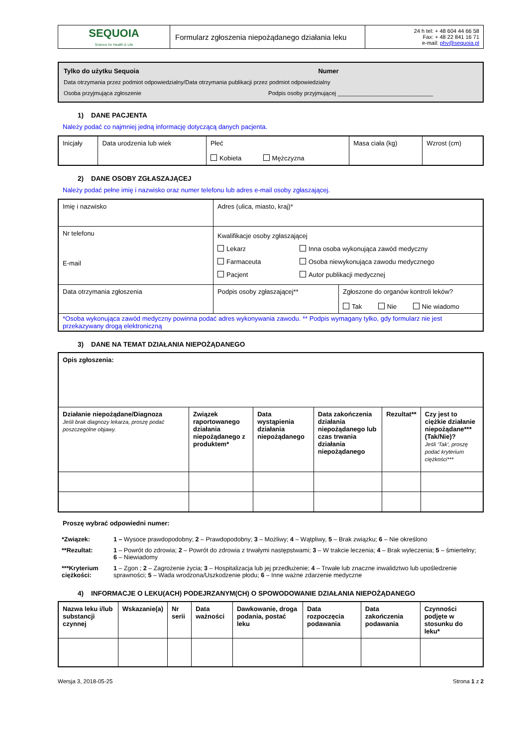| SEQUOIA Science for Health & Life | Formularz zgłoszenia niepożądanego działania leku | 24 h tel: + 48 604 44 66 58 Fax: + 48 22 841 16 71 e-mail: phv@sequoia.pl |
Tylko do użytku Sequoia Numer
Data otrzymania przez podmiot odpowiedzialny/Data otrzymania publikacji przez podmiot odpowiedzialny
Osoba przyjmująca zgłoszenie Podpis osoby przyjmującej ______________________________
1) DANE PACJENTA
Należy podać co najmniej jedną informację dotyczącą danych pacjenta.
| Inicjały | Data urodzenia lub wiek | Płeć Kobieta Mężczyzna | Masa ciała (kg) | Wzrost (cm) |
2) DANE OSOBY ZGŁASZAJĄCEJ
Należy podać pełne imię i nazwisko oraz numer telefonu lub adres e-mail osoby zgłaszającej.
| Imię i nazwisko | Adres (ulica, miasto, kraj)* | |
| Nr telefonu E-mail | Kwalifikacje osoby zgłaszającej / Lekarz Farmaceuta Pacjent / Inna osoba wykonująca zawód medyczny Osoba niewykonująca zawodu medycznego Autor publikacji medycznej / | |
| Data otrzymania zgłoszenia | Podpis osoby zgłaszającej** | Zgłoszone do organów kontroli leków? Tak Nie Nie wiadomo |
| *Osoba wykonująca zawód medyczny powinna podać adres wykonywania zawodu. ** Podpis wymagany tylko, gdy formularz nie jest przekazywany drogą elektroniczną | | |
3) DANE NA TEMAT DZIAŁANIA NIEPOŻĄDANEGO
| Opis zgłoszenia: | | | | | |
| Działanie niepożądane/Diagnoza Jeśli brak diagnozy lekarza, proszę podać poszczególne objawy. | Związek raportowanego działania niepożądanego z produktem* | Data wystąpienia działania niepożądanego | Data zakończenia działania niepożądanego lub czas trwania działania niepożądanego | Rezultat** | Czy jest to ciężkie działanie niepożądane*** (Tak/Nie)? Jeśli ‘Tak’, proszę podać kryterium ciężkości*** |
Proszę wybrać odpowiedni numer:
| *Związek: | 1 – Wysoce prawdopodobny; 2 – Prawdopodobny; 3 – Możliwy; 4 – Wątpliwy, 5 – Brak związku; 6 – Nie określono |
| **Rezultat: | 1 – Powrót do zdrowia; 2 – Powrót do zdrowia z trwałymi następstwami; 3 – W trakcie leczenia; 4 – Brak wyleczenia; 5 – śmiertelny; 6 – Niewiadomy |
| ***Kryterium ciężkości: | 1 – Zgon ; 2 – Zagrożenie życia; 3 – Hospitalizacja lub jej przedłużenie; 4 – Trwałe lub znaczne inwalidztwo lub upośledzenie sprawności; 5 – Wada wrodzona/Uszkodzenie płodu; 6 – Inne ważne zdarzenie medyczne |
4) INFORMACJE O LEKU(ACH) PODEJRZANYM(CH) O SPOWODOWANIE DZIAŁANIA NIEPOŻĄDANEGO
| Nazwa leku i/lub substancji czynnej | Wskazanie(a) | Nr serii | Data ważności | Dawkowanie, droga podania, postać leku | Data rozpoczęcia podawania | Data zakończenia podawania | Czynności podjęte w stosunku do leku* |
Wersja 3, 2018-05-25 Strona 1 z 2